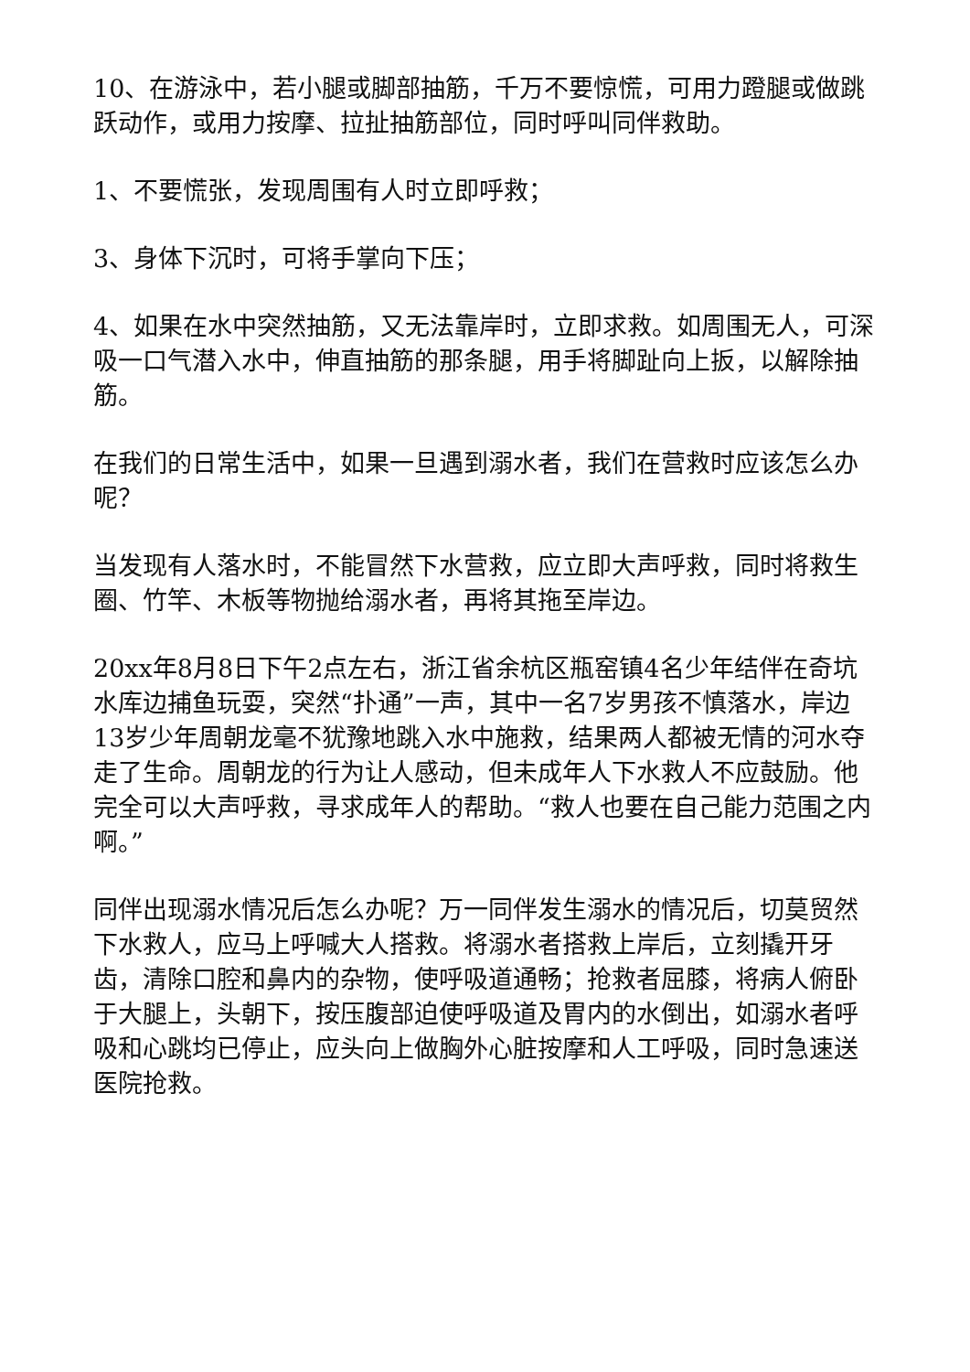10、在游泳中，若小腿或脚部抽筋，千万不要惊慌，可用力蹬腿或做跳跃动作，或用力按摩、拉扯抽筋部位，同时呼叫同伴救助。
1、不要慌张，发现周围有人时立即呼救；
3、身体下沉时，可将手掌向下压；
4、如果在水中突然抽筋，又无法靠岸时，立即求救。如周围无人，可深吸一口气潜入水中，伸直抽筋的那条腿，用手将脚趾向上扳，以解除抽筋。
在我们的日常生活中，如果一旦遇到溺水者，我们在营救时应该怎么办呢？
当发现有人落水时，不能冒然下水营救，应立即大声呼救，同时将救生圈、竹竿、木板等物抛给溺水者，再将其拖至岸边。
20xx年8月8日下午2点左右，浙江省余杭区瓶窑镇4名少年结伴在奇坑水库边捕鱼玩耍，突然“扑通”一声，其中一名7岁男孩不慎落水，岸边13岁少年周朝龙毫不犹豫地跳入水中施救，结果两人都被无情的河水夺走了生命。周朝龙的行为让人感动，但未成年人下水救人不应鼓励。他完全可以大声呼救，寻求成年人的帮助。“救人也要在自己能力范围之内啊。”
同伴出现溺水情况后怎么办呢？万一同伴发生溺水的情况后，切莫贸然下水救人，应马上呼喊大人搭救。将溺水者搭救上岸后，立刻撬开牙齿，清除口腔和鼻内的杂物，使呼吸道通畅；抢救者屈膝，将病人俯卧于大腿上，头朝下，按压腹部迫使呼吸道及胃内的水倒出，如溺水者呼吸和心跳均已停止，应头向上做胸外心脏按摩和人工呼吸，同时急速送医院抢救。